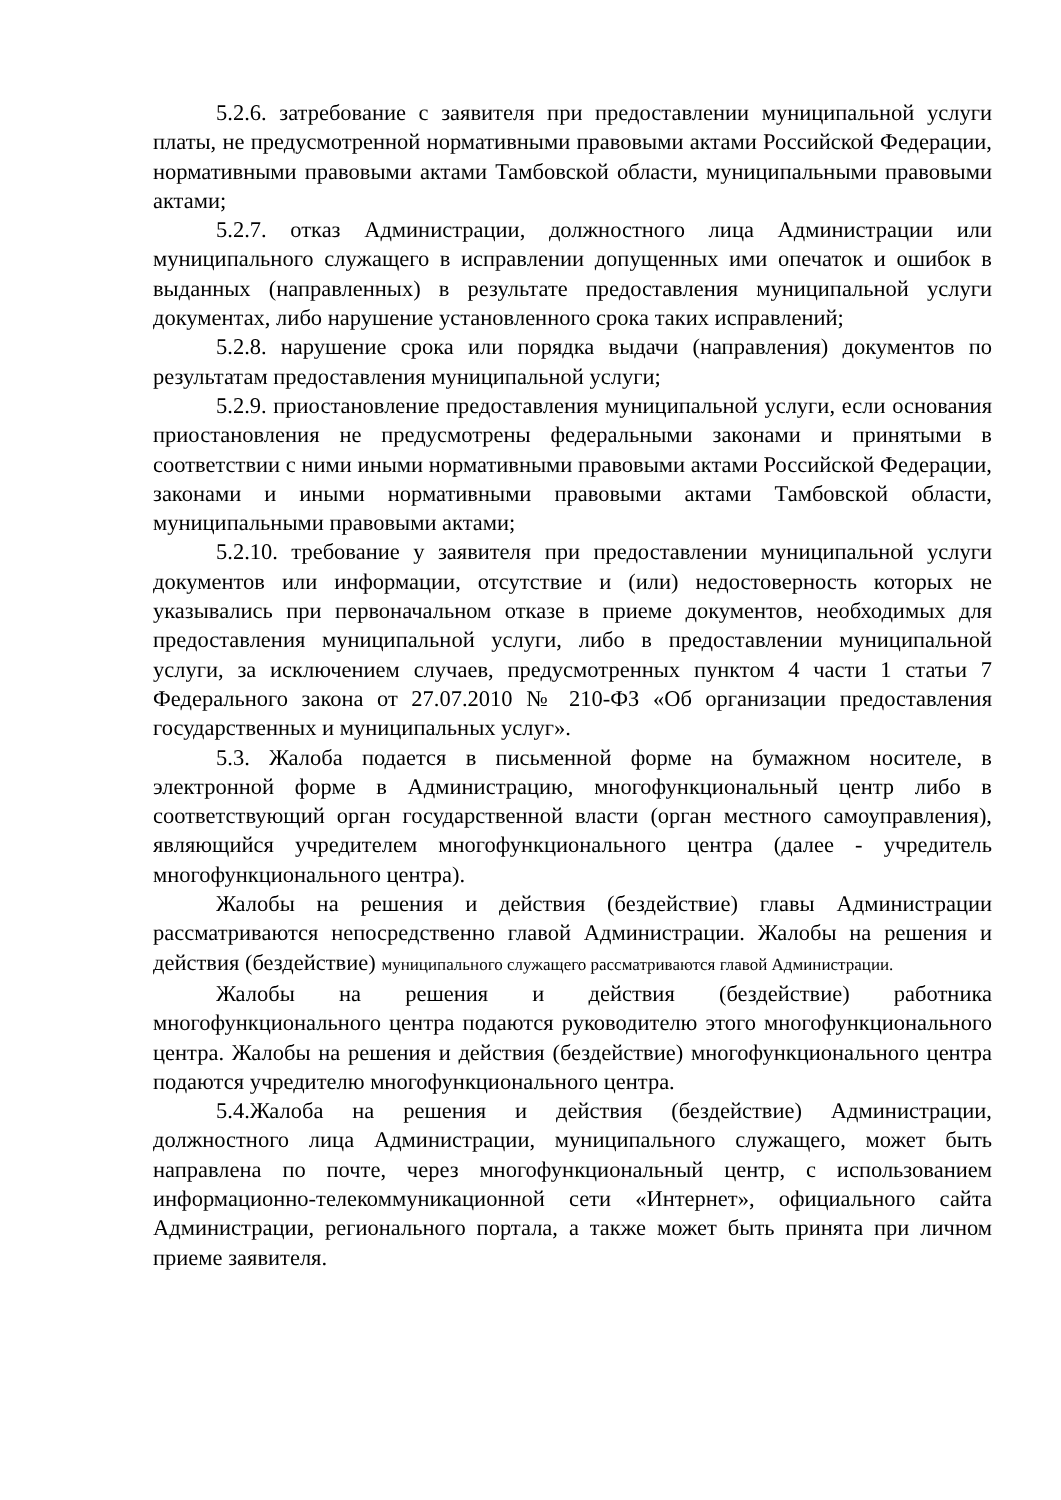5.2.6. затребование с заявителя при предоставлении муниципальной услуги платы, не предусмотренной нормативными правовыми актами Российской Федерации, нормативными правовыми актами Тамбовской области, муниципальными правовыми актами;
5.2.7. отказ Администрации, должностного лица Администрации или муниципального служащего в исправлении допущенных ими опечаток и ошибок в выданных (направленных) в результате предоставления муниципальной услуги документах, либо нарушение установленного срока таких исправлений;
5.2.8. нарушение срока или порядка выдачи (направления) документов по результатам предоставления муниципальной услуги;
5.2.9. приостановление предоставления муниципальной услуги, если основания приостановления не предусмотрены федеральными законами и принятыми в соответствии с ними иными нормативными правовыми актами Российской Федерации, законами и иными нормативными правовыми актами Тамбовской области, муниципальными правовыми актами;
5.2.10. требование у заявителя при предоставлении муниципальной услуги документов или информации, отсутствие и (или) недостоверность которых не указывались при первоначальном отказе в приеме документов, необходимых для предоставления муниципальной услуги, либо в предоставлении муниципальной услуги, за исключением случаев, предусмотренных пунктом 4 части 1 статьи 7 Федерального закона от 27.07.2010 № 210-ФЗ «Об организации предоставления государственных и муниципальных услуг».
5.3. Жалоба подается в письменной форме на бумажном носителе, в электронной форме в Администрацию, многофункциональный центр либо в соответствующий орган государственной власти (орган местного самоуправления), являющийся учредителем многофункционального центра (далее - учредитель многофункционального центра).
Жалобы на решения и действия (бездействие) главы Администрации рассматриваются непосредственно главой Администрации. Жалобы на решения и действия (бездействие) муниципального служащего рассматриваются главой Администрации.
Жалобы на решения и действия (бездействие) работника многофункционального центра подаются руководителю этого многофункционального центра. Жалобы на решения и действия (бездействие) многофункционального центра подаются учредителю многофункционального центра.
5.4.Жалоба на решения и действия (бездействие) Администрации, должностного лица Администрации, муниципального служащего, может быть направлена по почте, через многофункциональный центр, с использованием информационно-телекоммуникационной сети «Интернет», официального сайта Администрации, регионального портала, а также может быть принята при личном приеме заявителя.